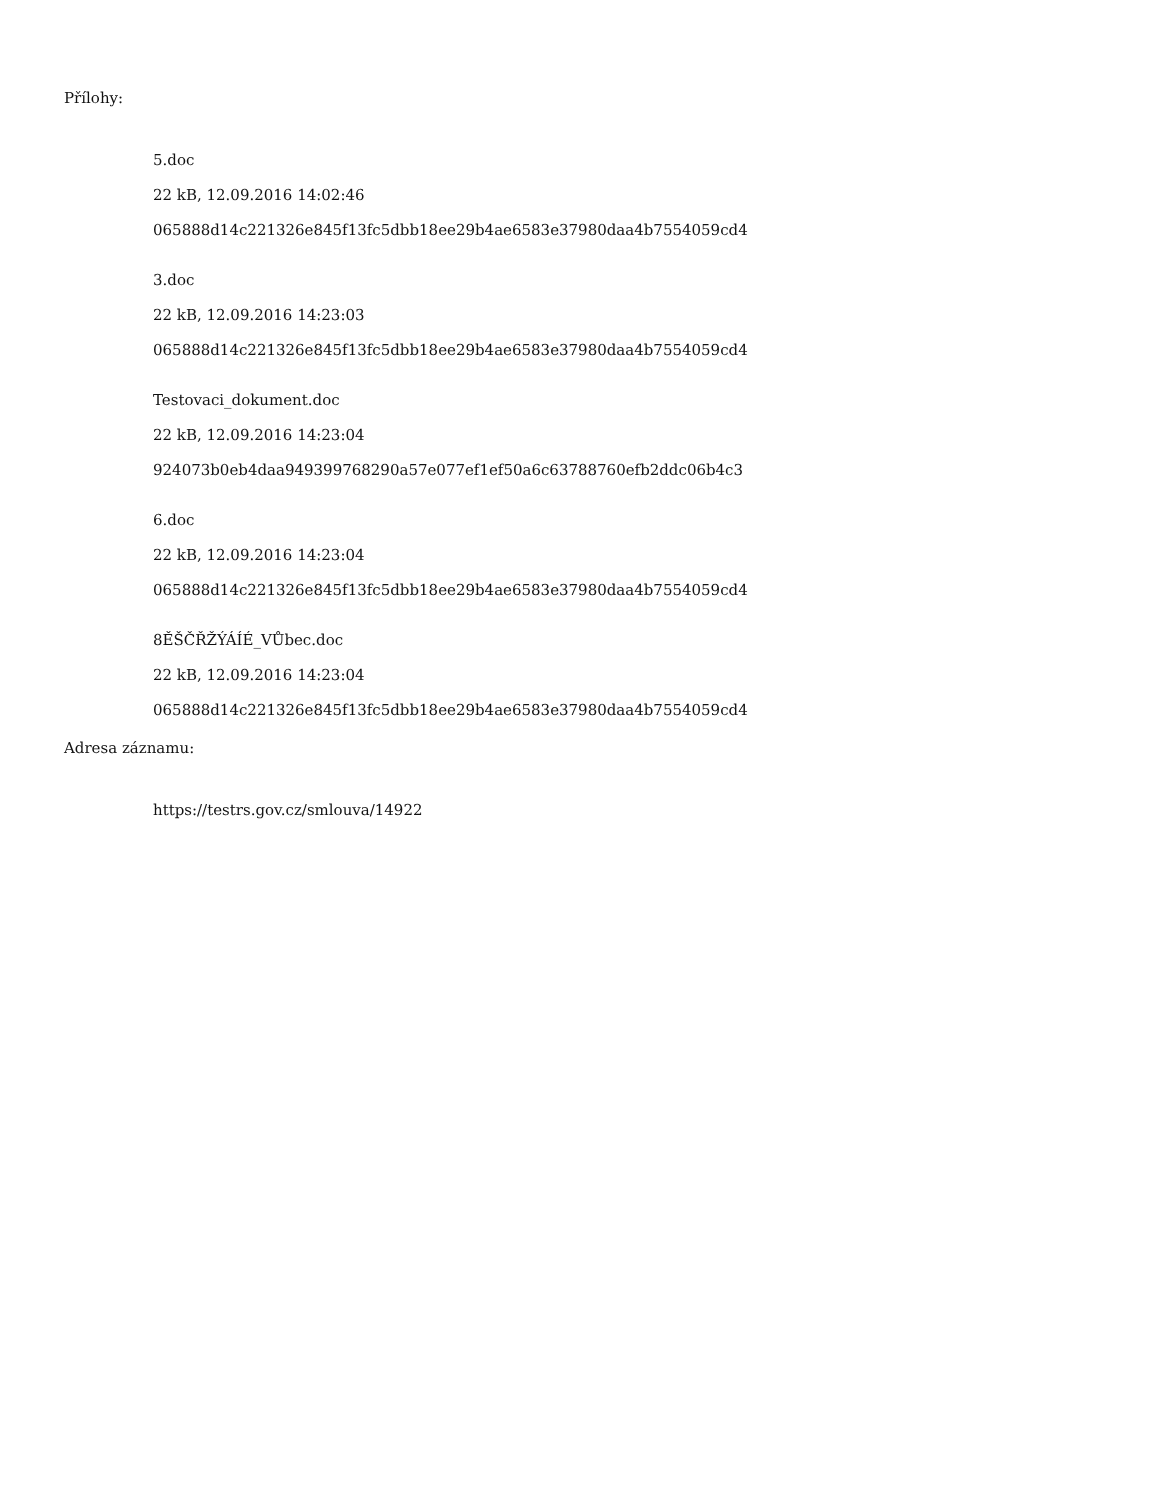Přílohy:
5.doc
22 kB, 12.09.2016 14:02:46
065888d14c221326e845f13fc5dbb18ee29b4ae6583e37980daa4b7554059cd4
3.doc
22 kB, 12.09.2016 14:23:03
065888d14c221326e845f13fc5dbb18ee29b4ae6583e37980daa4b7554059cd4
Testovaci_dokument.doc
22 kB, 12.09.2016 14:23:04
924073b0eb4daa949399768290a57e077ef1ef50a6c63788760efb2ddc06b4c3
6.doc
22 kB, 12.09.2016 14:23:04
065888d14c221326e845f13fc5dbb18ee29b4ae6583e37980daa4b7554059cd4
8ĚŠČŘŽÝÁÍÉ_VŮbec.doc
22 kB, 12.09.2016 14:23:04
065888d14c221326e845f13fc5dbb18ee29b4ae6583e37980daa4b7554059cd4
Adresa záznamu:
https://testrs.gov.cz/smlouva/14922